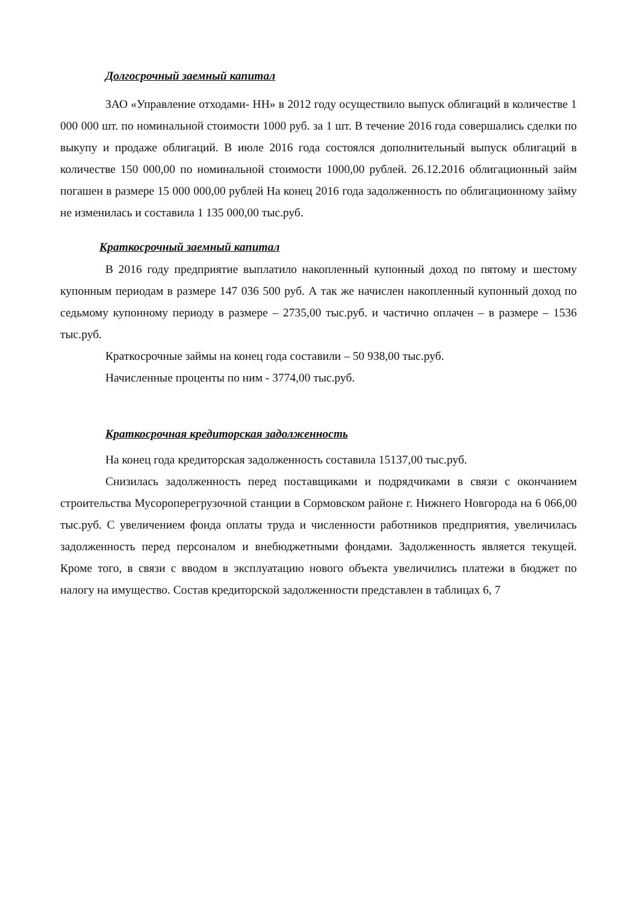Долгосрочный заемный капитал
ЗАО «Управление отходами- НН» в 2012 году осуществило выпуск облигаций в количестве 1 000 000 шт. по номинальной стоимости 1000 руб. за 1 шт. В течение 2016 года совершались сделки по выкупу и продаже облигаций. В июле 2016 года состоялся дополнительный выпуск облигаций в количестве 150 000,00 по номинальной стоимости 1000,00 рублей. 26.12.2016 облигационный займ погашен в размере 15 000 000,00 рублей На конец 2016 года задолженность по облигационному займу не изменилась и составила 1 135 000,00 тыс.руб.
Краткосрочный заемный капитал
В 2016 году предприятие выплатило накопленный купонный доход по пятому и шестому купонным периодам в размере 147 036 500 руб. А так же начислен накопленный купонный доход по седьмому купонному периоду в размере – 2735,00 тыс.руб. и частично оплачен – в размере – 1536 тыс.руб.
Краткосрочные займы на конец года составили – 50 938,00 тыс.руб.
Начисленные проценты по ним - 3774,00 тыс.руб.
Краткосрочная кредиторская задолженность
На конец года кредиторская задолженность составила 15137,00 тыс.руб.
Снизилась задолженность перед поставщиками и подрядчиками в связи с окончанием строительства Мусороперегрузочной станции в Сормовском районе г. Нижнего Новгорода на 6 066,00 тыс.руб. С увеличением фонда оплаты труда и численности работников предприятия, увеличилась задолженность перед персоналом и внебюджетными фондами. Задолженность является текущей. Кроме того, в связи с вводом в эксплуатацию нового объекта увеличились платежи в бюджет по налогу на имущество. Состав кредиторской задолженности представлен в таблицах 6, 7